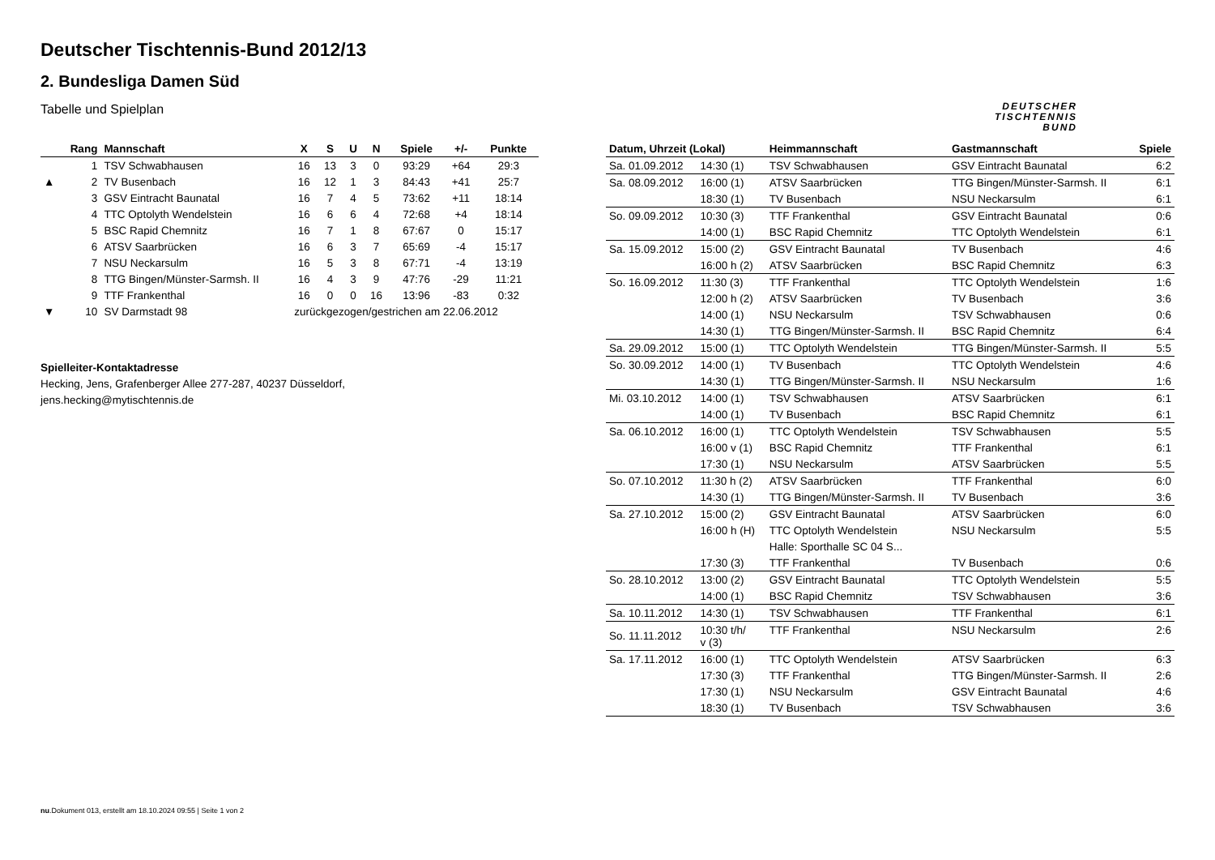Deutscher Tischtennis-Bund 2012/13
2. Bundesliga Damen Süd
Tabelle und Spielplan
DEUTSCHER
TISCHTENNIS
BUND
| | Rang | Mannschaft | X | S | U | N | Spiele | +/- | Punkte |
| --- | --- | --- | --- | --- | --- | --- | --- | --- | --- |
| | 1 | TSV Schwabhausen | 16 | 13 | 3 | 0 | 93:29 | +64 | 29:3 |
| ▲ | 2 | TV Busenbach | 16 | 12 | 1 | 3 | 84:43 | +41 | 25:7 |
| | 3 | GSV Eintracht Baunatal | 16 | 7 | 4 | 5 | 73:62 | +11 | 18:14 |
| | 4 | TTC Optolyth Wendelstein | 16 | 6 | 6 | 4 | 72:68 | +4 | 18:14 |
| | 5 | BSC Rapid Chemnitz | 16 | 7 | 1 | 8 | 67:67 | 0 | 15:17 |
| | 6 | ATSV Saarbrücken | 16 | 6 | 3 | 7 | 65:69 | -4 | 15:17 |
| | 7 | NSU Neckarsulm | 16 | 5 | 3 | 8 | 67:71 | -4 | 13:19 |
| | 8 | TTG Bingen/Münster-Sarmsh. II | 16 | 4 | 3 | 9 | 47:76 | -29 | 11:21 |
| | 9 | TTF Frankenthal | 16 | 0 | 0 | 16 | 13:96 | -83 | 0:32 |
| ▼ | 10 | SV Darmstadt 98 | zurückgezogen/gestrichen am 22.06.2012 | | | | | | |
Spielleiter-Kontaktadresse
Hecking, Jens, Grafenberger Allee 277-287, 40237 Düsseldorf,
jens.hecking@mytischtennis.de
| Datum, Uhrzeit (Lokal) | | Heimmannschaft | Gastmannschaft | Spiele |
| --- | --- | --- | --- | --- |
| Sa. 01.09.2012 | 14:30 (1) | TSV Schwabhausen | GSV Eintracht Baunatal | 6:2 |
| Sa. 08.09.2012 | 16:00 (1) | ATSV Saarbrücken | TTG Bingen/Münster-Sarmsh. II | 6:1 |
| | 18:30 (1) | TV Busenbach | NSU Neckarsulm | 6:1 |
| So. 09.09.2012 | 10:30 (3) | TTF Frankenthal | GSV Eintracht Baunatal | 0:6 |
| | 14:00 (1) | BSC Rapid Chemnitz | TTC Optolyth Wendelstein | 6:1 |
| Sa. 15.09.2012 | 15:00 (2) | GSV Eintracht Baunatal | TV Busenbach | 4:6 |
| | 16:00 h (2) | ATSV Saarbrücken | BSC Rapid Chemnitz | 6:3 |
| So. 16.09.2012 | 11:30 (3) | TTF Frankenthal | TTC Optolyth Wendelstein | 1:6 |
| | 12:00 h (2) | ATSV Saarbrücken | TV Busenbach | 3:6 |
| | 14:00 (1) | NSU Neckarsulm | TSV Schwabhausen | 0:6 |
| | 14:30 (1) | TTG Bingen/Münster-Sarmsh. II | BSC Rapid Chemnitz | 6:4 |
| Sa. 29.09.2012 | 15:00 (1) | TTC Optolyth Wendelstein | TTG Bingen/Münster-Sarmsh. II | 5:5 |
| So. 30.09.2012 | 14:00 (1) | TV Busenbach | TTC Optolyth Wendelstein | 4:6 |
| | 14:30 (1) | TTG Bingen/Münster-Sarmsh. II | NSU Neckarsulm | 1:6 |
| Mi. 03.10.2012 | 14:00 (1) | TSV Schwabhausen | ATSV Saarbrücken | 6:1 |
| | 14:00 (1) | TV Busenbach | BSC Rapid Chemnitz | 6:1 |
| Sa. 06.10.2012 | 16:00 (1) | TTC Optolyth Wendelstein | TSV Schwabhausen | 5:5 |
| | 16:00 v (1) | BSC Rapid Chemnitz | TTF Frankenthal | 6:1 |
| | 17:30 (1) | NSU Neckarsulm | ATSV Saarbrücken | 5:5 |
| So. 07.10.2012 | 11:30 h (2) | ATSV Saarbrücken | TTF Frankenthal | 6:0 |
| | 14:30 (1) | TTG Bingen/Münster-Sarmsh. II | TV Busenbach | 3:6 |
| Sa. 27.10.2012 | 15:00 (2) | GSV Eintracht Baunatal | ATSV Saarbrücken | 6:0 |
| | 16:00 h (H) | TTC Optolyth Wendelstein | NSU Neckarsulm | 5:5 |
| | | Halle: Sporthalle SC 04 S... | | |
| | 17:30 (3) | TTF Frankenthal | TV Busenbach | 0:6 |
| So. 28.10.2012 | 13:00 (2) | GSV Eintracht Baunatal | TTC Optolyth Wendelstein | 5:5 |
| | 14:00 (1) | BSC Rapid Chemnitz | TSV Schwabhausen | 3:6 |
| Sa. 10.11.2012 | 14:30 (1) | TSV Schwabhausen | TTF Frankenthal | 6:1 |
| So. 11.11.2012 | 10:30 t/h/ v (3) | TTF Frankenthal | NSU Neckarsulm | 2:6 |
| Sa. 17.11.2012 | 16:00 (1) | TTC Optolyth Wendelstein | ATSV Saarbrücken | 6:3 |
| | 17:30 (3) | TTF Frankenthal | TTG Bingen/Münster-Sarmsh. II | 2:6 |
| | 17:30 (1) | NSU Neckarsulm | GSV Eintracht Baunatal | 4:6 |
| | 18:30 (1) | TV Busenbach | TSV Schwabhausen | 3:6 |
nu.Dokument 013, erstellt am 18.10.2024 09:55 | Seite 1 von 2